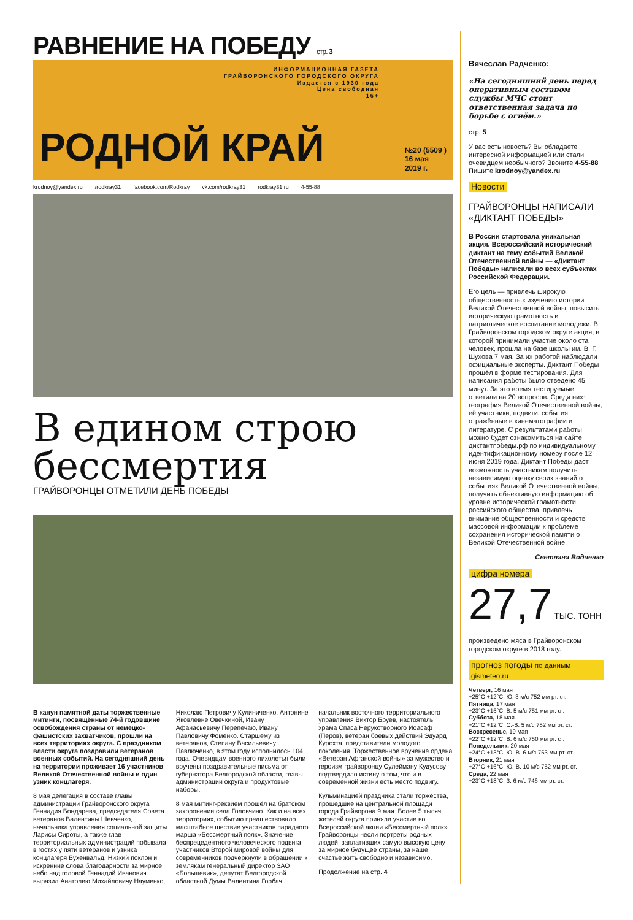РАВНЕНИЕ НА ПОБЕДУ стр. 3
ИНФОРМАЦИОННАЯ ГАЗЕТА
ГРАЙВОРОНСКОГО ГОРОДСКОГО ОКРУГА
Издается с 1930 года
Цена свободная
16+
РОДНОЙ КРАЙ
№20 (5509 )
16 мая
2019 г.
krodnoy@yandex.ru /rodkray31 facebook.com/Rodkray vk.com/rodkray31 rodkray31.ru 4-55-88
В едином строю бессмертия
ГРАЙВОРОНЦЫ ОТМЕТИЛИ ДЕНЬ ПОБЕДЫ
В канун памятной даты торжественные митинги, посвящённые 74-й годовщине освобождения страны от немецко-фашистских захватчиков, прошли на всех территориях округа. С праздником власти округа поздравили ветеранов военных событий. На сегодняшний день на территории проживает 16 участников Великой Отечественной войны и один узник концлагеря.
8 мая делегация в составе главы администрации Грайворонского округа Геннадия Бондарева, председателя Совета ветеранов Валентины Шевченко, начальника управления социальной защиты Ларисы Сироты, а также глав территориальных администраций побывала в гостях у пяти ветеранов и узника концлагеря Бухенвальд. Низкий поклон и искренние слова благодарности за мирное небо над головой Геннадий Иванович выразил Анатолию Михайловичу Науменко, Николаю Петровичу Кулиниченко, Антонине Яковлевне Овечкиной, Ивану Афанасьевичу Перепечаю, Ивану Павловичу Фоменко. Старшему из ветеранов, Степану Васильевичу Павлюченко, в этом году исполнилось 104 года. Очевидцам военного лихолетья были вручены поздравительные письма от губернатора Белгородской области, главы администрации округа и продуктовые наборы.
8 мая митинг-реквием прошёл на братском захоронении села Головчино. Как и на всех территориях, событию предшествовало масштабное шествие участников парадного марша «Бессмертный полк». Значение беспрецедентного человеческого подвига участников Второй мировой войны для современников подчеркнули в обращении к землякам генеральный директор ЗАО «Большевик», депутат Белгородской областной Думы Валентина Горбач, начальник восточного территориального управления Виктор Бруев, настоятель храма Спаса Нерукотворного Иоасаф (Перов), ветеран боевых действий Эдуард Курохта, представители молодого поколения. Торжественное вручение ордена «Ветеран Афганской войны» за мужество и героизм грайворонцу Сулейману Кудусову подтвердило истину о том, что и в современной жизни есть место подвигу.
Кульминацией праздника стали торжества, прошедшие на центральной площади города Грайворона 9 мая. Более 5 тысяч жителей округа приняли участие во Всероссийской акции «Бессмертный полк». Грайворонцы несли портреты родных людей, заплативших самую высокую цену за мирное будущее страны, за наше счастье жить свободно и независимо.
Продолжение на стр. 4
Вячеслав Радченко:
«На сегодняшний день перед оперативным составом службы МЧС стоит ответственная задача по борьбе с огнём.»
стр. 5
У вас есть новость? Вы обладаете интересной информацией или стали очевидцем необычного? Звоните 4-55-88 Пишите krodnoy@yandex.ru
Новости
ГРАЙВОРОНЦЫ НАПИСАЛИ «ДИКТАНТ ПОБЕДЫ»
В России стартовала уникальная акция. Всероссийский исторический диктант на тему событий Великой Отечественной войны — «Диктант Победы» написали во всех субъектах Российской Федерации.
Его цель — привлечь широкую общественность к изучению истории Великой Отечественной войны, повысить историческую грамотность и патриотическое воспитание молодежи. В Грайворонском городском округе акция, в которой принимали участие около ста человек, прошла на базе школы им. В. Г. Шухова 7 мая. За их работой наблюдали официальные эксперты. Диктант Победы прошёл в форме тестирования. Для написания работы было отведено 45 минут. За это время тестируемые ответили на 20 вопросов. Среди них: география Великой Отечественной войны, её участники, подвиги, события, отражённые в кинематографии и литературе. С результатами работы можно будет ознакомиться на сайте диктантпобеды.рф по индивидуальному идентификационному номеру после 12 июня 2019 года. Диктант Победы даст возможность участникам получить независимую оценку своих знаний о событиях Великой Отечественной войны, получить объективную информацию об уровне исторической грамотности российского общества, привлечь внимание общественности и средств массовой информации к проблеме сохранения исторической памяти о Великой Отечественной войне.
Светлана Водченко
цифра номера
27,7 ТЫС. ТОНН
произведено мяса в Грайворонском городском округе в 2018 году.
прогноз погоды по данным gismeteo.ru
Четверг, 16 мая
+25°С +12°С, Ю. 3 м/с 752 мм рт. ст.
Пятница, 17 мая
+23°С +15°С, В. 5 м/с 751 мм рт. ст.
Суббота, 18 мая
+21°С +12°С, С.-В. 5 м/с 752 мм рт. ст.
Воскресенье, 19 мая
+22°С +12°С, В. 6 м/с 750 мм рт. ст.
Понедельник, 20 мая
+24°С +13°С, Ю.-В. 6 м/с 753 мм рт. ст.
Вторник, 21 мая
+27°С +16°С, Ю.-В. 10 м/с 752 мм рт. ст.
Среда, 22 мая
+23°С +18°С, З. 6 м/с 746 мм рт. ст.